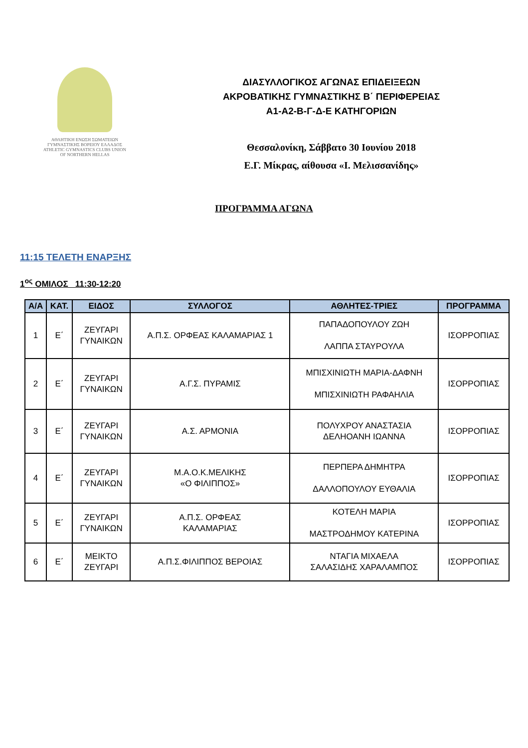ΑΘΛΗΤΙΚΗ ΕΝΩΣΗ ΣΩΜΑΤΕΙΩΝ
ΓΥΜΝΑΣΤΙΚΗΣ ΒΟΡΕΙΟΥ ΕΛΛΑΔΟΣ
ATHLETIC GYMNASTICS CLUBS UNION
OF NORTHERN HELLAS
ΔΙΑΣΥΛΛΟΓΙΚΟΣ ΑΓΩΝΑΣ ΕΠΙΔΕΙΞΕΩΝ
ΑΚΡΟΒΑΤΙΚΗΣ ΓΥΜΝΑΣΤΙΚΗΣ Β΄ ΠΕΡΙΦΕΡΕΙΑΣ
Α1-Α2-Β-Γ-Δ-Ε ΚΑΤΗΓΟΡΙΩΝ
Θεσσαλονίκη, Σάββατο 30 Ιουνίου 2018
Ε.Γ. Μίκρας, αίθουσα «Ι. Μελισσανίδης»
ΠΡΟΓΡΑΜΜΑ ΑΓΩΝΑ
11:15 ΤΕΛΕΤΗ ΕΝΑΡΞΗΣ
1<sup>ος</sup> ΟΜΙΛΟΣ 11:30-12:20
| Α/Α | ΚΑΤ. | ΕΙΔΟΣ | ΣΥΛΛΟΓΟΣ | ΑΘΛΗΤΕΣ-ΤΡΙΕΣ | ΠΡΟΓΡΑΜΜΑ |
| --- | --- | --- | --- | --- | --- |
| 1 | Ε΄ | ΖΕΥΓΑΡΙ ΓΥΝΑΙΚΩΝ | Α.Π.Σ. ΟΡΦΕΑΣ ΚΑΛΑΜΑΡΙΑΣ 1 | ΠΑΠΑΔΟΠΟΥΛΟΥ ΖΩΗ ΛΑΠΠΑ ΣΤΑΥΡΟΥΛΑ | ΙΣΟΡΡΟΠΙΑΣ |
| 2 | Ε΄ | ΖΕΥΓΑΡΙ ΓΥΝΑΙΚΩΝ | Α.Γ.Σ. ΠΥΡΑΜΙΣ | ΜΠΙΣΧΙΝΙΩΤΗ ΜΑΡΙΑ-ΔΑΦΝΗ ΜΠΙΣΧΙΝΙΩΤΗ ΡΑΦΑΗΛΙΑ | ΙΣΟΡΡΟΠΙΑΣ |
| 3 | Ε΄ | ΖΕΥΓΑΡΙ ΓΥΝΑΙΚΩΝ | Α.Σ. ΑΡΜΟΝΙΑ | ΠΟΛΥΧΡΟΥ ΑΝΑΣΤΑΣΙΑ ΔΕΛΗΟΑΝΗ ΙΩΑΝΝΑ | ΙΣΟΡΡΟΠΙΑΣ |
| 4 | Ε΄ | ΖΕΥΓΑΡΙ ΓΥΝΑΙΚΩΝ | Μ.Α.Ο.Κ.ΜΕΛΙΚΗΣ «Ο ΦΙΛΙΠΠΟΣ» | ΠΕΡΠΕΡΑ ΔΗΜΗΤΡΑ ΔΑΛΛΟΠΟΥΛΟΥ ΕΥΘΑΛΙΑ | ΙΣΟΡΡΟΠΙΑΣ |
| 5 | Ε΄ | ΖΕΥΓΑΡΙ ΓΥΝΑΙΚΩΝ | Α.Π.Σ. ΟΡΦΕΑΣ ΚΑΛΑΜΑΡΙΑΣ | ΚΟΤΕΛΗ ΜΑΡΙΑ ΜΑΣΤΡΟΔΗΜΟΥ ΚΑΤΕΡΙΝΑ | ΙΣΟΡΡΟΠΙΑΣ |
| 6 | Ε΄ | ΜΕΙΚΤΟ ΖΕΥΓΑΡΙ | Α.Π.Σ.ΦΙΛΙΠΠΟΣ ΒΕΡΟΙΑΣ | ΝΤΑΓΙΑ ΜΙΧΑΕΛΑ ΣΑΛΑΣΙΔΗΣ ΧΑΡΑΛΑΜΠΟΣ | ΙΣΟΡΡΟΠΙΑΣ |